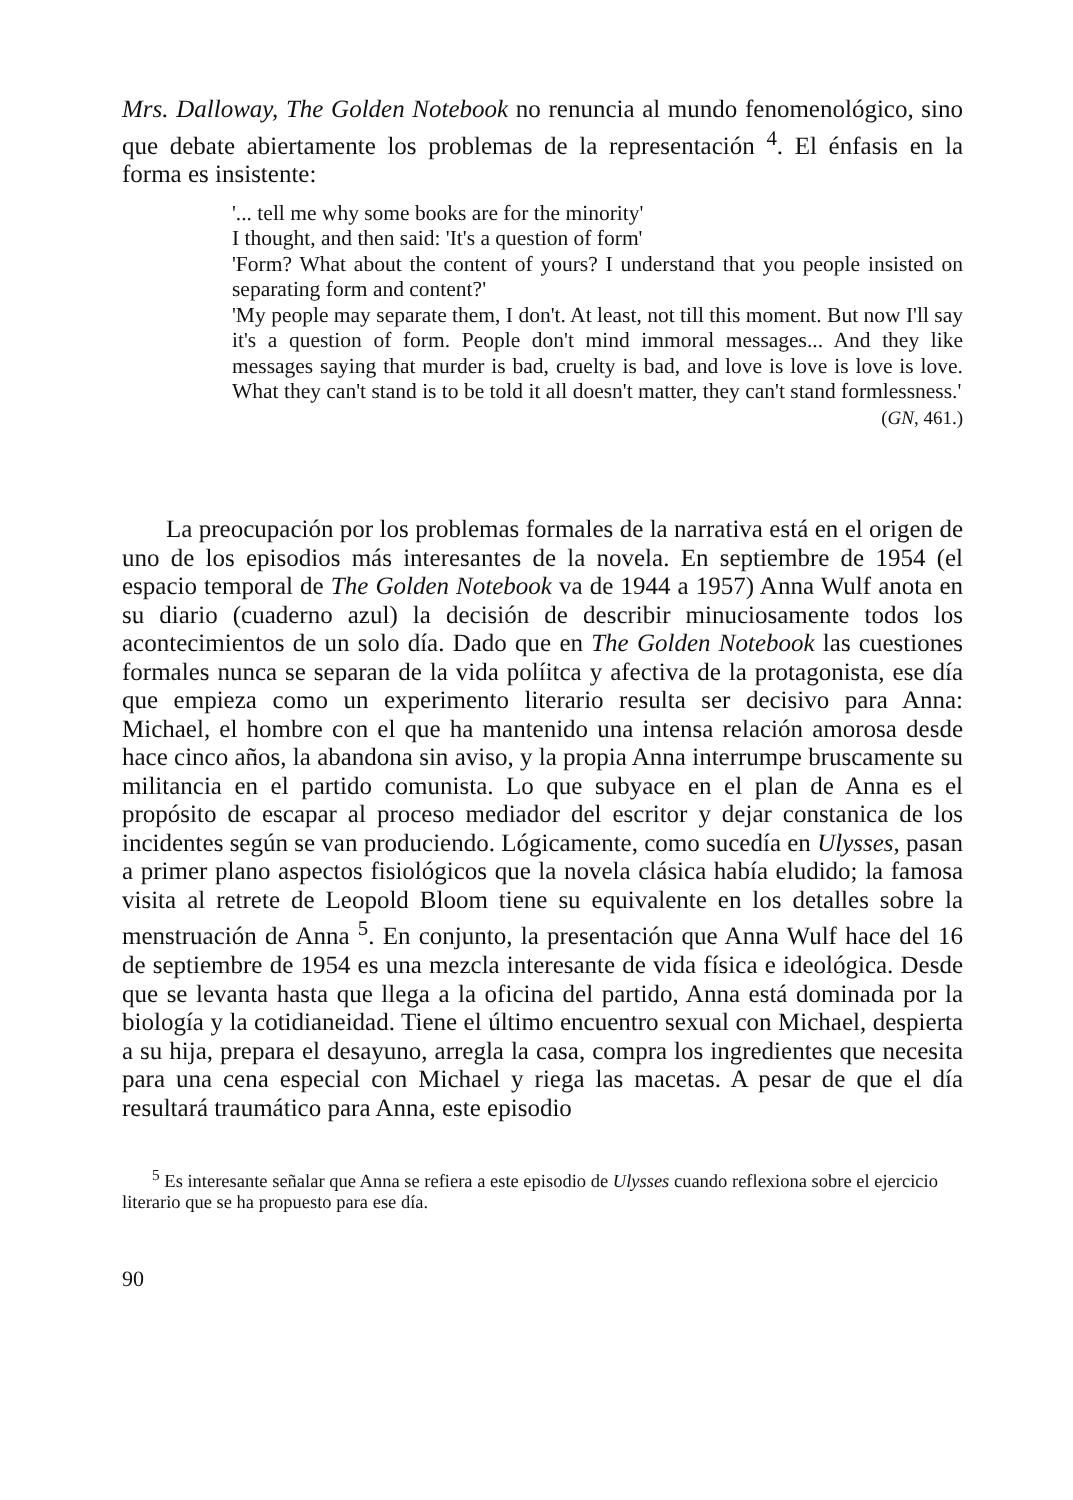Mrs. Dalloway, The Golden Notebook no renuncia al mundo fenomenológico, sino que debate abiertamente los problemas de la representación <sup>4</sup>. El énfasis en la forma es insistente:
'... tell me why some books are for the minority'
I thought, and then said: 'It's a question of form'
'Form? What about the content of yours? I understand that you people insisted on separating form and content?'
'My people may separate them, I don't. At least, not till this moment. But now I'll say it's a question of form. People don't mind immoral messages... And they like messages saying that murder is bad, cruelty is bad, and love is love is love is love. What they can't stand is to be told it all doesn't matter, they can't stand formlessness.'
(GN, 461.)
La preocupación por los problemas formales de la narrativa está en el origen de uno de los episodios más interesantes de la novela. En septiembre de 1954 (el espacio temporal de The Golden Notebook va de 1944 a 1957) Anna Wulf anota en su diario (cuaderno azul) la decisión de describir minuciosamente todos los acontecimientos de un solo día. Dado que en The Golden Notebook las cuestiones formales nunca se separan de la vida políitca y afectiva de la protagonista, ese día que empieza como un experimento literario resulta ser decisivo para Anna: Michael, el hombre con el que ha mantenido una intensa relación amorosa desde hace cinco años, la abandona sin aviso, y la propia Anna interrumpe bruscamente su militancia en el partido comunista. Lo que subyace en el plan de Anna es el propósito de escapar al proceso mediador del escritor y dejar constanica de los incidentes según se van produciendo. Lógicamente, como sucedía en Ulysses, pasan a primer plano aspectos fisiológicos que la novela clásica había eludido; la famosa visita al retrete de Leopold Bloom tiene su equivalente en los detalles sobre la menstruación de Anna <sup>5</sup>. En conjunto, la presentación que Anna Wulf hace del 16 de septiembre de 1954 es una mezcla interesante de vida física e ideológica. Desde que se levanta hasta que llega a la oficina del partido, Anna está dominada por la biología y la cotidianeidad. Tiene el último encuentro sexual con Michael, despierta a su hija, prepara el desayuno, arregla la casa, compra los ingredientes que necesita para una cena especial con Michael y riega las macetas. A pesar de que el día resultará traumático para Anna, este episodio
<sup>5</sup> Es interesante señalar que Anna se refiera a este episodio de Ulysses cuando reflexiona sobre el ejercicio literario que se ha propuesto para ese día.
90